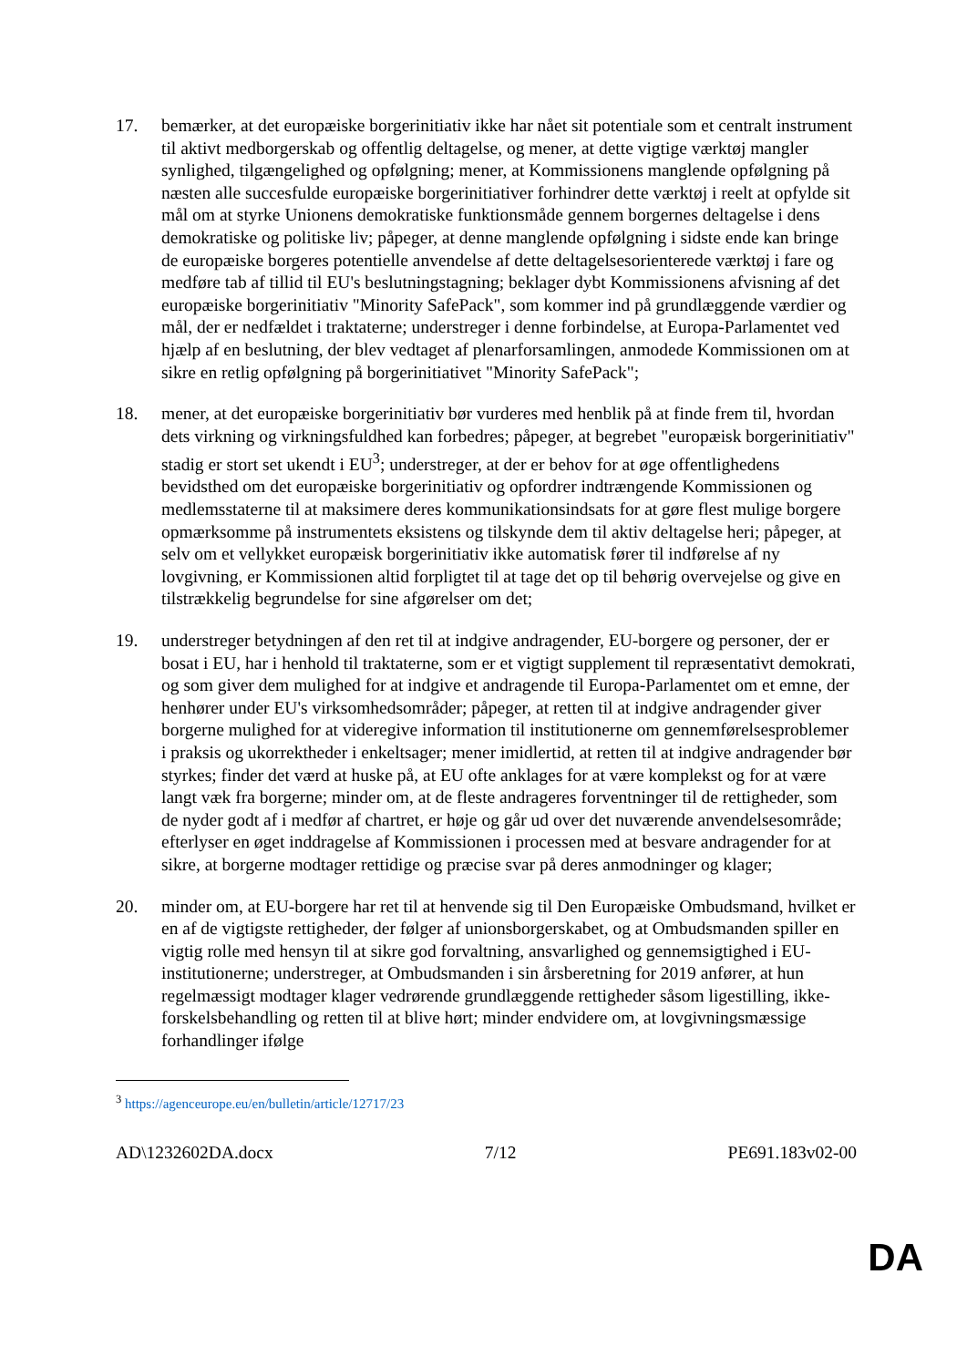17. bemærker, at det europæiske borgerinitiativ ikke har nået sit potentiale som et centralt instrument til aktivt medborgerskab og offentlig deltagelse, og mener, at dette vigtige værktøj mangler synlighed, tilgængelighed og opfølgning; mener, at Kommissionens manglende opfølgning på næsten alle succesfulde europæiske borgerinitiativer forhindrer dette værktøj i reelt at opfylde sit mål om at styrke Unionens demokratiske funktionsmåde gennem borgernes deltagelse i dens demokratiske og politiske liv; påpeger, at denne manglende opfølgning i sidste ende kan bringe de europæiske borgeres potentielle anvendelse af dette deltagelsesorienterede værktøj i fare og medføre tab af tillid til EU's beslutningstagning; beklager dybt Kommissionens afvisning af det europæiske borgerinitiativ "Minority SafePack", som kommer ind på grundlæggende værdier og mål, der er nedfældet i traktaterne; understreger i denne forbindelse, at Europa-Parlamentet ved hjælp af en beslutning, der blev vedtaget af plenarforsamlingen, anmodede Kommissionen om at sikre en retlig opfølgning på borgerinitiativet "Minority SafePack";
18. mener, at det europæiske borgerinitiativ bør vurderes med henblik på at finde frem til, hvordan dets virkning og virkningsfuldhed kan forbedres; påpeger, at begrebet "europæisk borgerinitiativ" stadig er stort set ukendt i EU<sup>3</sup>; understreger, at der er behov for at øge offentlighedens bevidsthed om det europæiske borgerinitiativ og opfordrer indtrængende Kommissionen og medlemsstaterne til at maksimere deres kommunikationsindsats for at gøre flest mulige borgere opmærksomme på instrumentets eksistens og tilskynde dem til aktiv deltagelse heri; påpeger, at selv om et vellykket europæisk borgerinitiativ ikke automatisk fører til indførelse af ny lovgivning, er Kommissionen altid forpligtet til at tage det op til behørig overvejelse og give en tilstrækkelig begrundelse for sine afgørelser om det;
19. understreger betydningen af den ret til at indgive andragender, EU-borgere og personer, der er bosat i EU, har i henhold til traktaterne, som er et vigtigt supplement til repræsentativt demokrati, og som giver dem mulighed for at indgive et andragende til Europa-Parlamentet om et emne, der henhører under EU's virksomhedsområder; påpeger, at retten til at indgive andragender giver borgerne mulighed for at videregive information til institutionerne om gennemførelsesproblemer i praksis og ukorrektheder i enkeltsager; mener imidlertid, at retten til at indgive andragender bør styrkes; finder det værd at huske på, at EU ofte anklages for at være komplekst og for at være langt væk fra borgerne; minder om, at de fleste andrageres forventninger til de rettigheder, som de nyder godt af i medfør af chartret, er høje og går ud over det nuværende anvendelsesområde; efterlyser en øget inddragelse af Kommissionen i processen med at besvare andragender for at sikre, at borgerne modtager rettidige og præcise svar på deres anmodninger og klager;
20. minder om, at EU-borgere har ret til at henvende sig til Den Europæiske Ombudsmand, hvilket er en af de vigtigste rettigheder, der følger af unionsborgerskabet, og at Ombudsmanden spiller en vigtig rolle med hensyn til at sikre god forvaltning, ansvarlighed og gennemsigtighed i EU-institutionerne; understreger, at Ombudsmanden i sin årsberetning for 2019 anfører, at hun regelmæssigt modtager klager vedrørende grundlæggende rettigheder såsom ligestilling, ikke-forskelsbehandling og retten til at blive hørt; minder endvidere om, at lovgivningsmæssige forhandlinger ifølge
<sup>3</sup> https://agenceurope.eu/en/bulletin/article/12717/23
AD\1232602DA.docx 7/12 PE691.183v02-00
DA